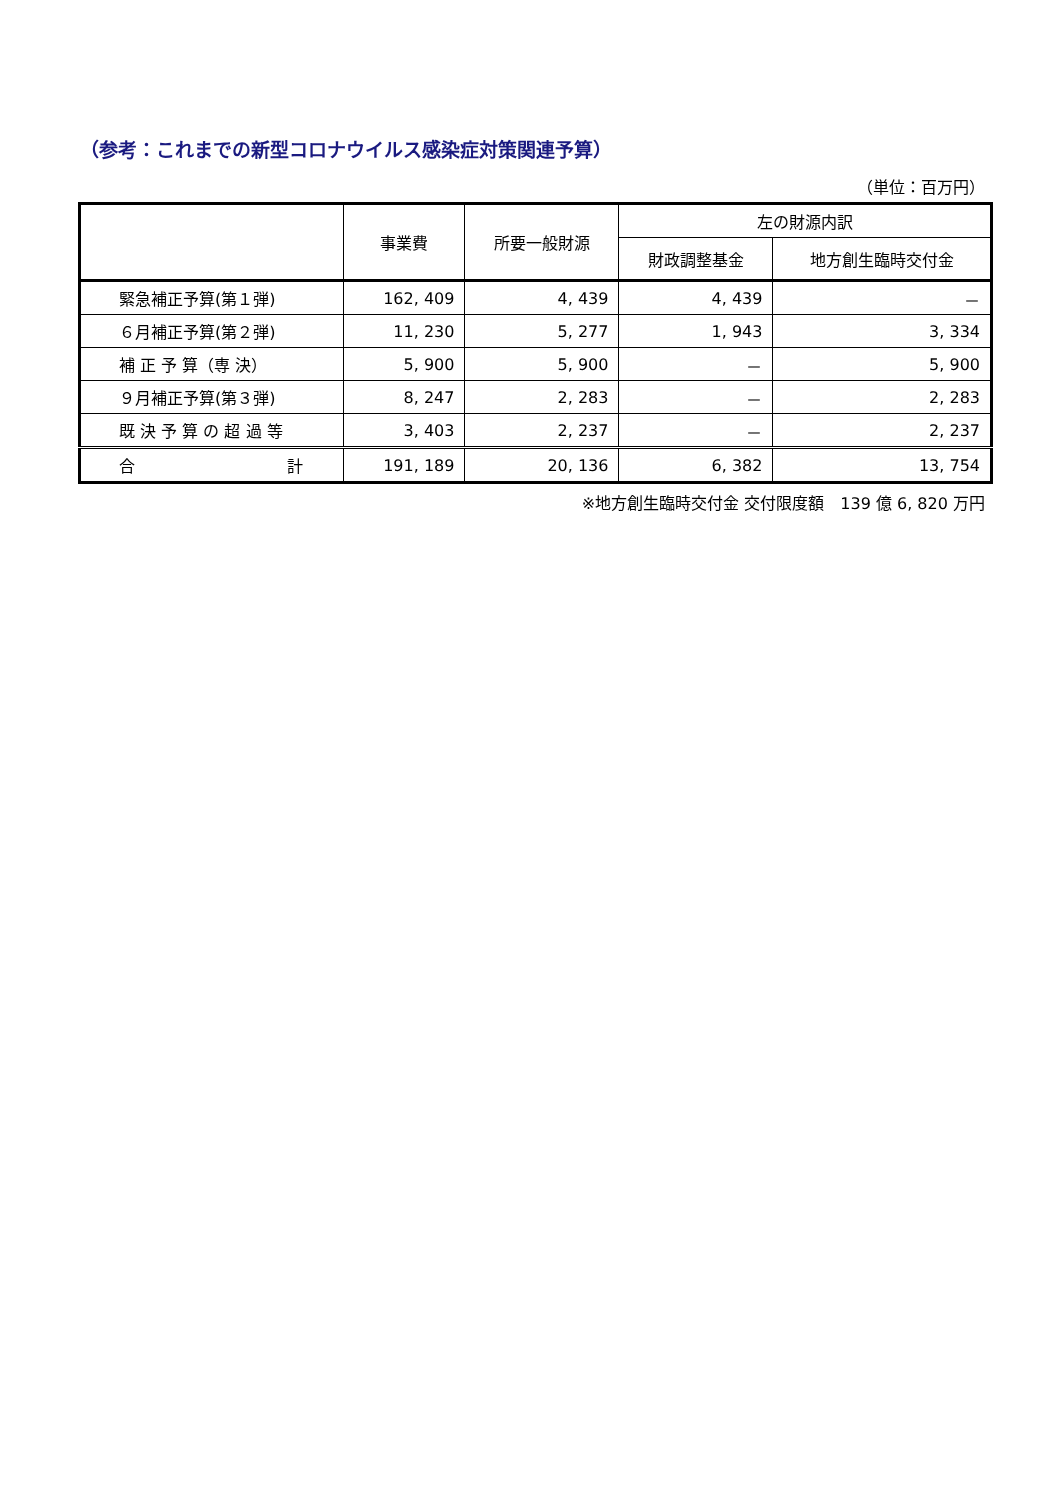（参考：これまでの新型コロナウイルス感染症対策関連予算）
（単位：百万円）
| | 事業費 | 所要一般財源 | 左の財源内訳 | |
| --- | --- | --- | --- | --- |
| | | | 財政調整基金 | 地方創生臨時交付金 |
| 緊急補正予算(第１弾) | 162, 409 | 4, 439 | 4, 439 | － |
| ６月補正予算(第２弾) | 11, 230 | 5, 277 | 1, 943 | 3, 334 |
| 補 正 予 算（専 決） | 5, 900 | 5, 900 | － | 5, 900 |
| ９月補正予算(第３弾) | 8, 247 | 2, 283 | － | 2, 283 |
| 既 決 予 算 の 超 過 等 | 3, 403 | 2, 237 | － | 2, 237 |
| 合 計 | 191, 189 | 20, 136 | 6, 382 | 13, 754 |
※地方創生臨時交付金 交付限度額　139 億 6, 820 万円